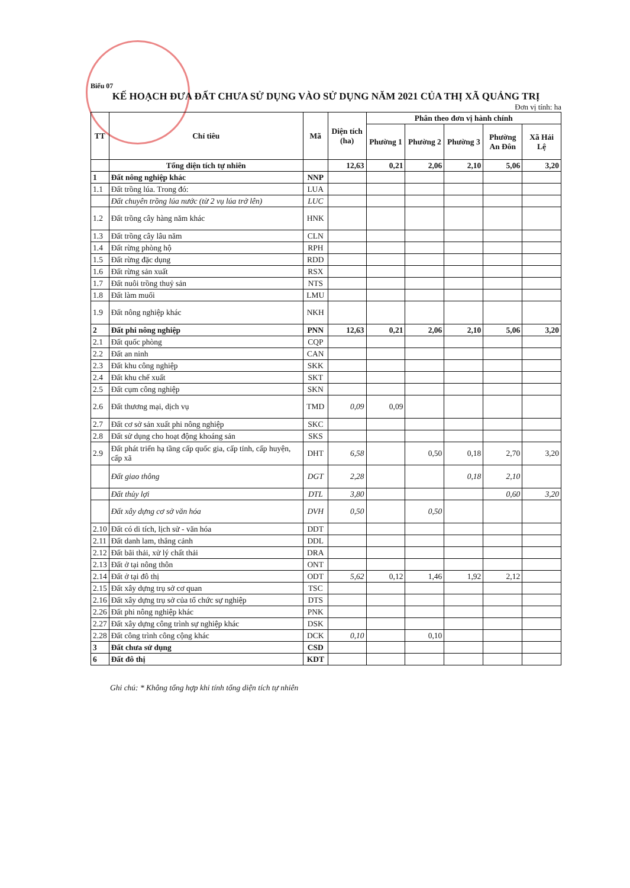Biểu 07
KẾ HOẠCH ĐƯA ĐẤT CHƯA SỬ DỤNG VÀO SỬ DỤNG NĂM 2021 CỦA THỊ XÃ QUẢNG TRỊ
Đơn vị tính: ha
| TT | Chỉ tiêu | Mã | Diện tích (ha) | Phân theo đơn vị hành chính | | | | |
| --- | --- | --- | --- | --- | --- | --- | --- | --- |
| | | | | Phường 1 | Phường 2 | Phường 3 | Phường An Đôn | Xã Hải Lệ |
| | Tổng diện tích tự nhiên | | 12,63 | 0,21 | 2,06 | 2,10 | 5,06 | 3,20 |
| 1 | Đất nông nghiệp khác | NNP | | | | | | |
| 1.1 | Đất trồng lúa. Trong đó: | LUA | | | | | | |
| | Đất chuyên trồng lúa nước (từ 2 vụ lúa trở lên) | LUC | | | | | | |
| 1.2 | Đất trồng cây hàng năm khác | HNK | | | | | | |
| 1.3 | Đất trồng cây lâu năm | CLN | | | | | | |
| 1.4 | Đất rừng phòng hộ | RPH | | | | | | |
| 1.5 | Đất rừng đặc dụng | RDD | | | | | | |
| 1.6 | Đất rừng sản xuất | RSX | | | | | | |
| 1.7 | Đất nuôi trồng thuỷ sản | NTS | | | | | | |
| 1.8 | Đất làm muối | LMU | | | | | | |
| 1.9 | Đất nông nghiệp khác | NKH | | | | | | |
| 2 | Đất phi nông nghiệp | PNN | 12,63 | 0,21 | 2,06 | 2,10 | 5,06 | 3,20 |
| 2.1 | Đất quốc phòng | CQP | | | | | | |
| 2.2 | Đất an ninh | CAN | | | | | | |
| 2.3 | Đất khu công nghiệp | SKK | | | | | | |
| 2.4 | Đất khu chế xuất | SKT | | | | | | |
| 2.5 | Đất cụm công nghiệp | SKN | | | | | | |
| 2.6 | Đất thương mại, dịch vụ | TMD | 0,09 | 0,09 | | | | |
| 2.7 | Đất cơ sở sản xuất phi nông nghiệp | SKC | | | | | | |
| 2.8 | Đất sử dụng cho hoạt động khoáng sản | SKS | | | | | | |
| 2.9 | Đất phát triển hạ tầng cấp quốc gia, cấp tỉnh, cấp huyện, cấp xã | DHT | 6,58 | | 0,50 | 0,18 | 2,70 | 3,20 |
| | Đất giao thông | DGT | 2,28 | | | 0,18 | 2,10 | |
| | Đất thủy lợi | DTL | 3,80 | | | | 0,60 | 3,20 |
| | Đất xây dựng cơ sở văn hóa | DVH | 0,50 | | 0,50 | | | |
| 2.10 | Đất có di tích, lịch sử - văn hóa | DDT | | | | | | |
| 2.11 | Đất danh lam, thắng cảnh | DDL | | | | | | |
| 2.12 | Đất bãi thải, xử lý chất thải | DRA | | | | | | |
| 2.13 | Đất ở tại nông thôn | ONT | | | | | | |
| 2.14 | Đất ở tại đô thị | ODT | 5,62 | 0,12 | 1,46 | 1,92 | 2,12 | |
| 2.15 | Đất xây dựng trụ sở cơ quan | TSC | | | | | | |
| 2.16 | Đất xây dựng trụ sở của tổ chức sự nghiệp | DTS | | | | | | |
| 2.26 | Đất phi nông nghiệp khác | PNK | | | | | | |
| 2.27 | Đất xây dựng công trình sự nghiệp khác | DSK | | | | | | |
| 2.28 | Đất công trình công cộng khác | DCK | 0,10 | | 0,10 | | | |
| 3 | Đất chưa sử dụng | CSD | | | | | | |
| 6 | Đất đô thị | KDT | | | | | | |
Ghi chú: * Không tổng hợp khi tính tổng diện tích tự nhiên